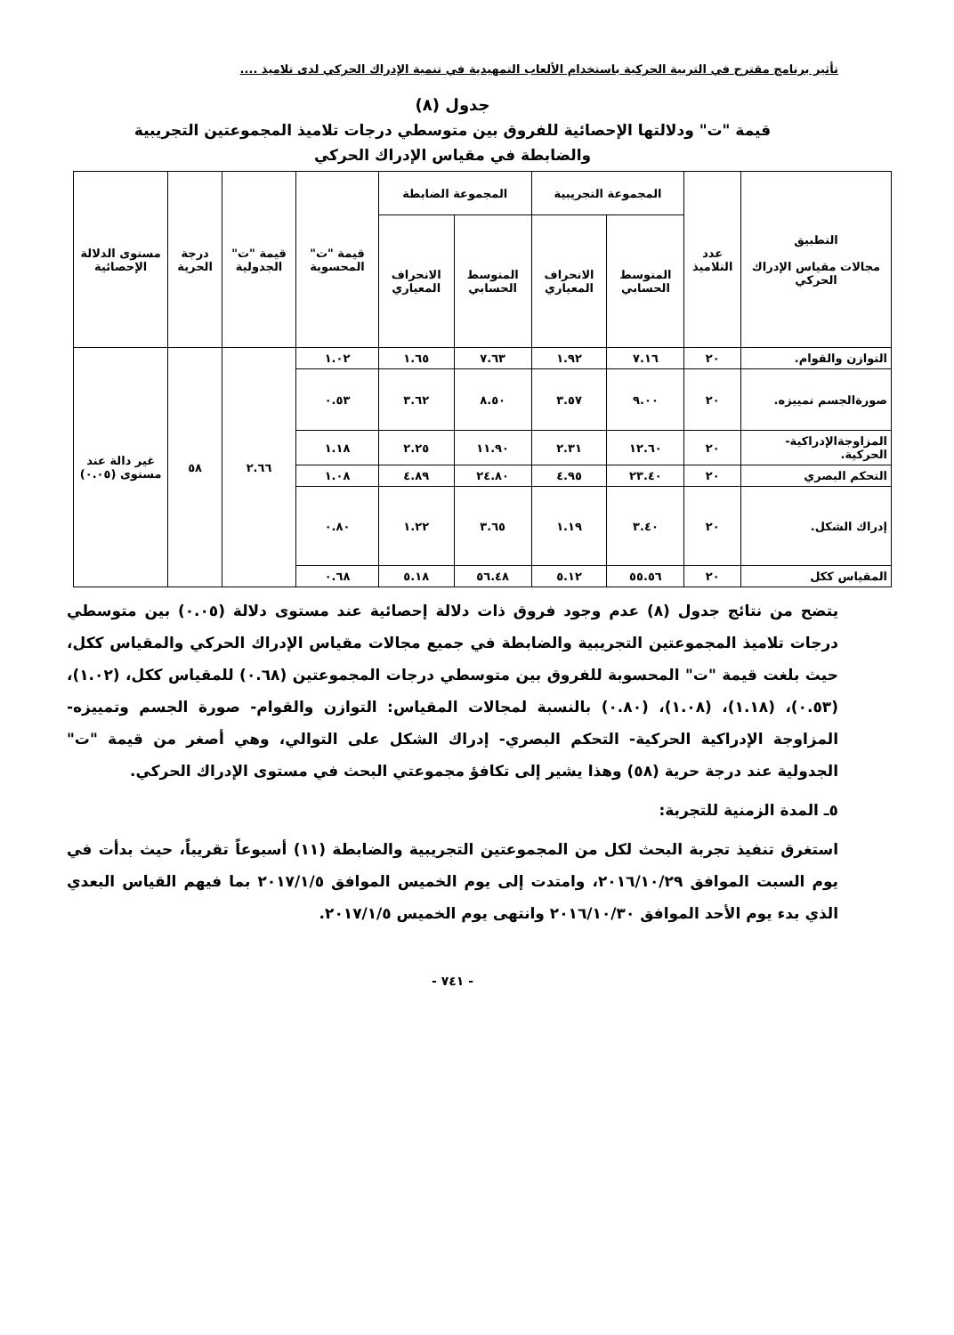تأثير برنامج مقترح في التربية الحركية باستخدام الألعاب التمهيدية في تنمية الإدراك الحركي لدى تلاميذ ....
جدول (٨)
قيمة "ت" ودلالتها الإحصائية للفروق بين متوسطي درجات تلاميذ المجموعتين التجريبية
والضابطة في مقياس الإدراك الحركي
| التطبيق مجالات مقياس الإدراك الحركي | عدد التلاميذ | المجموعة التجريبية | | المجموعة الضابطة | | قيمة "ت" المحسوبة | قيمة "ت" الجدولية | درجة الحرية | مستوى الدلالة الإحصائية |
| --- | --- | --- | --- | --- | --- | --- | --- | --- | --- |
| | | المتوسط الحسابي | الانحراف المعياري | المتوسط الحسابي | الانحراف المعياري | | | | |
| التوازن والقوام. | ٢٠ | ٧.١٦ | ١.٩٢ | ٧.٦٣ | ١.٦٥ | ١.٠٢ | ٢.٦٦ | ٥٨ | غير دالة عند مستوى (٠.٠٥) |
| صورةالجسم تمييزه. | ٢٠ | ٩.٠٠ | ٣.٥٧ | ٨.٥٠ | ٣.٦٢ | ٠.٥٣ | | | |
| المزاوجةالإدراكية- الحركية. | ٢٠ | ١٢.٦٠ | ٢.٣١ | ١١.٩٠ | ٢.٢٥ | ١.١٨ | | | |
| التحكم البصري | ٢٠ | ٢٣.٤٠ | ٤.٩٥ | ٢٤.٨٠ | ٤.٨٩ | ١.٠٨ | | | |
| إدراك الشكل. | ٢٠ | ٣.٤٠ | ١.١٩ | ٣.٦٥ | ١.٢٢ | ٠.٨٠ | | | |
| المقياس ككل | ٢٠ | ٥٥.٥٦ | ٥.١٢ | ٥٦.٤٨ | ٥.١٨ | ٠.٦٨ | | | |
يتضح من نتائج جدول (٨) عدم وجود فروق ذات دلالة إحصائية عند مستوى دلالة (٠.٠٥) بين متوسطي درجات تلاميذ المجموعتين التجريبية والضابطة في جميع مجالات مقياس الإدراك الحركي والمقياس ككل، حيث بلغت قيمة "ت" المحسوبة للفروق بين متوسطي درجات المجموعتين (٠.٦٨) للمقياس ككل، (١.٠٢)، (٠.٥٣)، (١.١٨)، (١.٠٨)، (٠.٨٠) بالنسبة لمجالات المقياس: التوازن والقوام- صورة الجسم وتمييزه- المزاوجة الإدراكية الحركية- التحكم البصري- إدراك الشكل على التوالي، وهي أصغر من قيمة "ت" الجدولية عند درجة حرية (٥٨) وهذا يشير إلى تكافؤ مجموعتي البحث في مستوى الإدراك الحركي.
٥ـ المدة الزمنية للتجربة:
استغرق تنفيذ تجربة البحث لكل من المجموعتين التجريبية والضابطة (١١) أسبوعاً تقريباً، حيث بدأت في يوم السبت الموافق ٢٠١٦/١٠/٢٩، وامتدت إلى يوم الخميس الموافق ٢٠١٧/١/٥ بما فيهم القياس البعدي الذي بدء يوم الأحد الموافق ٢٠١٦/١٠/٣٠ وانتهى يوم الخميس ٢٠١٧/١/٥.
- ٧٤١ -